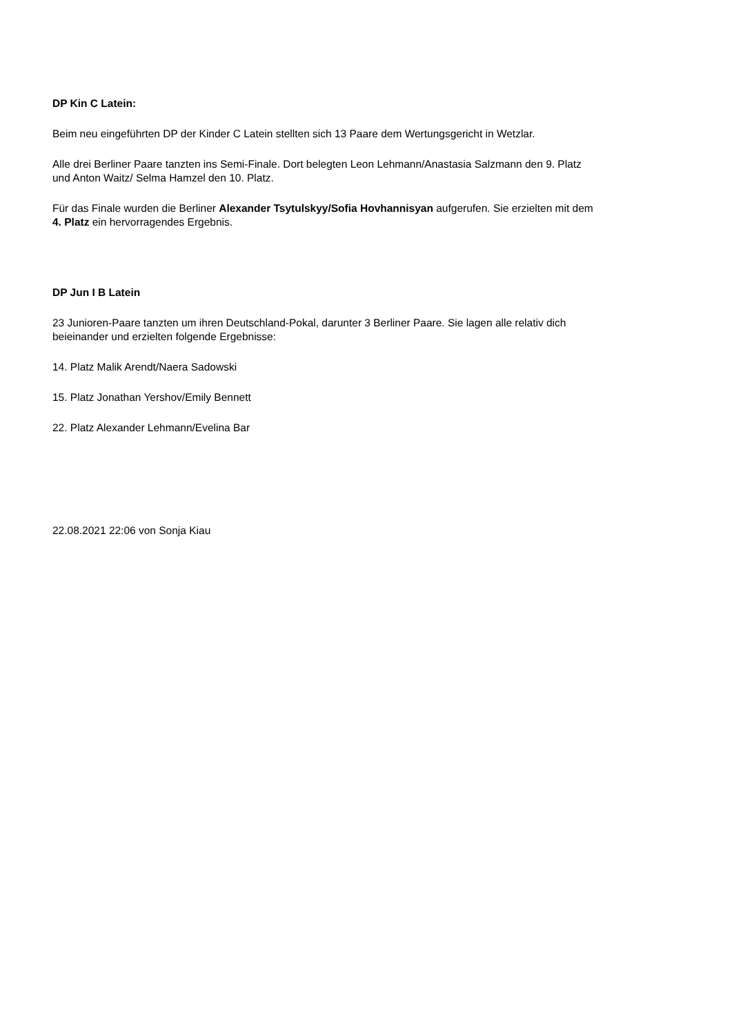DP Kin C Latein:
Beim neu eingeführten DP der Kinder C Latein stellten sich 13 Paare dem Wertungsgericht in Wetzlar.
Alle drei Berliner Paare tanzten ins Semi-Finale. Dort belegten Leon Lehmann/Anastasia Salzmann den 9. Platz
und Anton Waitz/ Selma Hamzel den 10. Platz.
Für das Finale wurden die Berliner Alexander Tsytulskyy/Sofia Hovhannisyan aufgerufen. Sie erzielten mit dem
4. Platz ein hervorragendes Ergebnis.
DP Jun I B Latein
23 Junioren-Paare tanzten um ihren Deutschland-Pokal, darunter 3 Berliner Paare. Sie lagen alle relativ dich
beieinander und erzielten folgende Ergebnisse:
14. Platz Malik Arendt/Naera Sadowski
15. Platz Jonathan Yershov/Emily Bennett
22. Platz Alexander Lehmann/Evelina Bar
22.08.2021 22:06 von Sonja Kiau